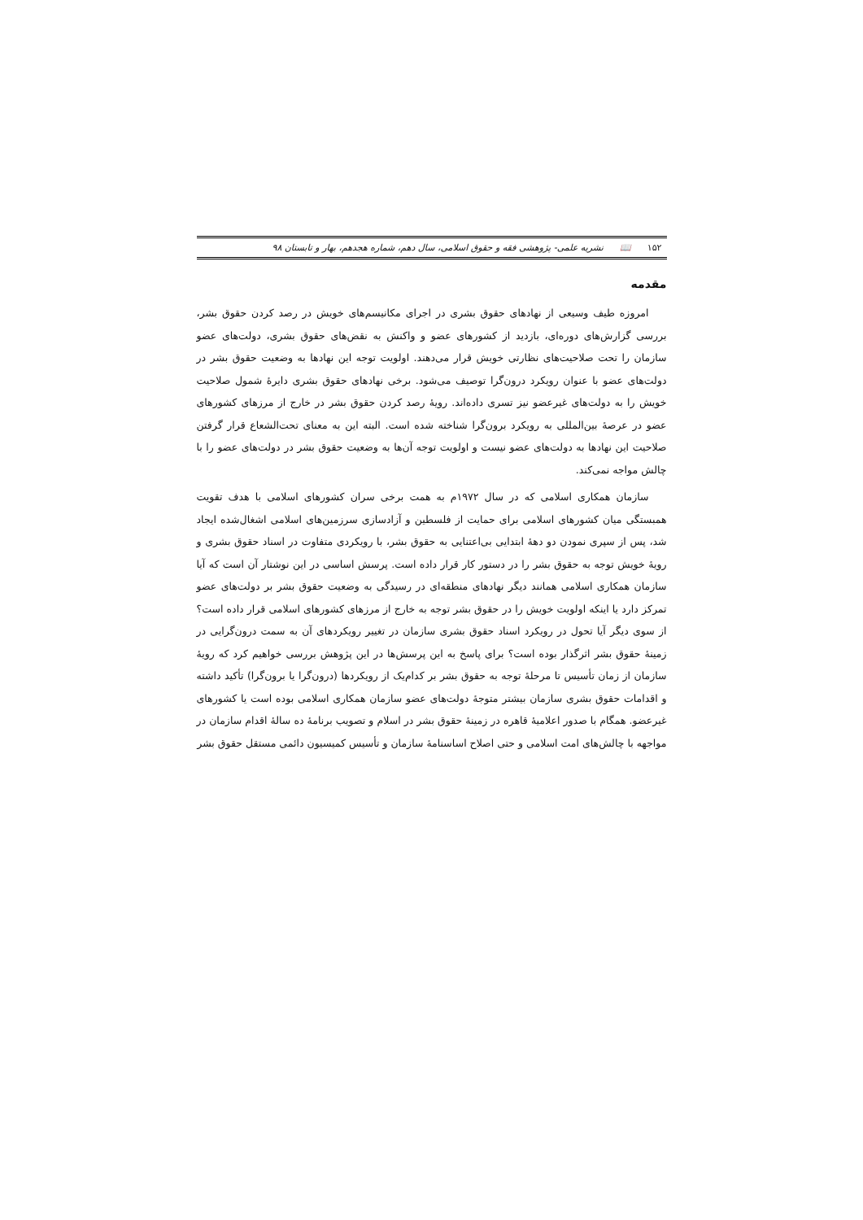۱۵۲ 📖 نشریه علمی- پژوهشی فقه و حقوق اسلامی، سال دهم، شماره هجدهم، بهار و تابستان ۹۸
مقدمه
امروزه طیف وسیعی از نهادهای حقوق بشری در اجرای مکانیسم‌های خویش در رصد کردن حقوق بشر، بررسی گزارش‌های دوره‌ای، بازدید از کشورهای عضو و واکنش به نقض‌های حقوق بشری، دولت‌های عضو سازمان را تحت صلاحیت‌های نظارتی خویش قرار می‌دهند. اولویت توجه این نهادها به وضعیت حقوق بشر در دولت‌های عضو با عنوان رویکرد درون‌گرا توصیف می‌شود. برخی نهادهای حقوق بشری دایرهٔ شمول صلاحیت خویش را به دولت‌های غیرعضو نیز تسری داده‌اند. رویهٔ رصد کردن حقوق بشر در خارج از مرزهای کشورهای عضو در عرصهٔ بین‌المللی به رویکرد برون‌گرا شناخته شده است. البته این به معنای تحت‌الشعاع قرار گرفتن صلاحیت این نهادها به دولت‌های عضو نیست و اولویت توجه آن‌ها به وضعیت حقوق بشر در دولت‌های عضو را با چالش مواجه نمی‌کند.
سازمان همکاری اسلامی که در سال ۱۹۷۲م به همت برخی سران کشورهای اسلامی با هدف تقویت همبستگی میان کشورهای اسلامی برای حمایت از فلسطین و آزادسازی سرزمین‌های اسلامی اشغال‌شده ایجاد شد، پس از سپری نمودن دو دههٔ ابتدایی بی‌اعتنایی به حقوق بشر، با رویکردی متفاوت در اسناد حقوق بشری و رویهٔ خویش توجه به حقوق بشر را در دستور کار قرار داده است. پرسش اساسی در این نوشتار آن است که آیا سازمان همکاری اسلامی همانند دیگر نهادهای منطقه‌ای در رسیدگی به وضعیت حقوق بشر بر دولت‌های عضو تمرکز دارد یا اینکه اولویت خویش را در حقوق بشر توجه به خارج از مرزهای کشورهای اسلامی قرار داده است؟ از سوی دیگر آیا تحول در رویکرد اسناد حقوق بشری سازمان در تغییر رویکردهای آن به سمت درون‌گرایی در زمینهٔ حقوق بشر اثرگذار بوده است؟ برای پاسخ به این پرسش‌ها در این پژوهش بررسی خواهیم کرد که رویهٔ سازمان از زمان تأسیس تا مرحلهٔ توجه به حقوق بشر بر کدام‌یک از رویکردها (درون‌گرا یا برون‌گرا) تأکید داشته و اقدامات حقوق بشری سازمان بیشتر متوجهٔ دولت‌های عضو سازمان همکاری اسلامی بوده است یا کشورهای غیرعضو. همگام با صدور اعلامیهٔ قاهره در زمینهٔ حقوق بشر در اسلام و تصویب برنامهٔ ده سالهٔ اقدام سازمان در مواجهه با چالش‌های امت اسلامی و حتی اصلاح اساسنامهٔ سازمان و تأسیس کمیسیون دائمی مستقل حقوق بشر